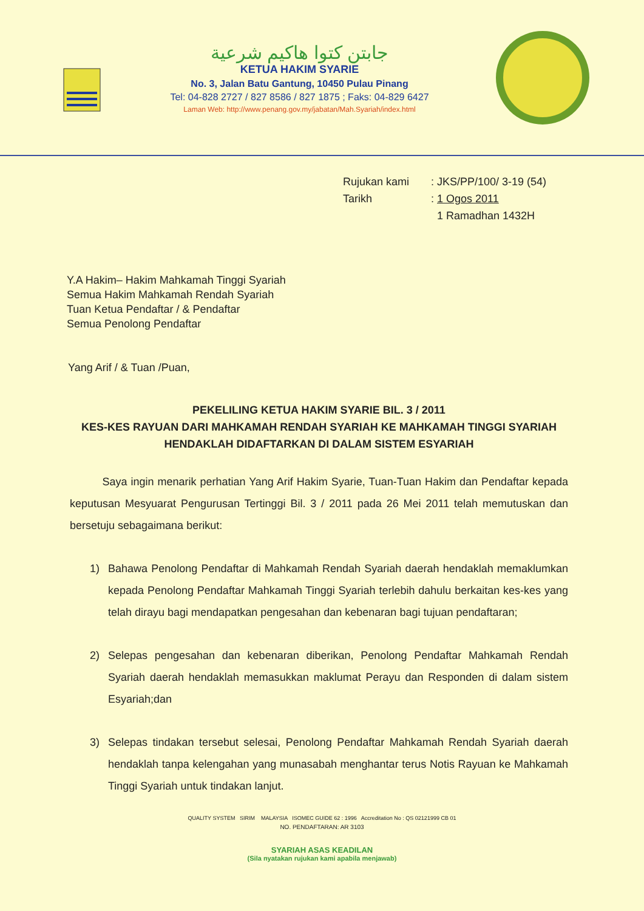جابتن كتوا هاكيم شرعية
KETUA HAKIM SYARIE
No. 3, Jalan Batu Gantung, 10450 Pulau Pinang
Tel: 04-828 2727 / 827 8586 / 827 1875 ; Faks: 04-829 6427
Laman Web: http://www.penang.gov.my/jabatan/Mah.Syariah/index.html
Rujukan kami: JKS/PP/100/ 3-19 (54)
Tarikh: 1 Ogos 2011
1 Ramadhan 1432H
Y.A Hakim– Hakim Mahkamah Tinggi Syariah
Semua Hakim Mahkamah Rendah Syariah
Tuan Ketua Pendaftar / & Pendaftar
Semua Penolong Pendaftar
Yang Arif / & Tuan /Puan,
PEKELILING KETUA HAKIM SYARIE BIL. 3 / 2011
KES-KES RAYUAN DARI MAHKAMAH RENDAH SYARIAH KE MAHKAMAH TINGGI SYARIAH HENDAKLAH DIDAFTARKAN DI DALAM SISTEM ESYARIAH
Saya ingin menarik perhatian Yang Arif Hakim Syarie, Tuan-Tuan Hakim dan Pendaftar kepada keputusan Mesyuarat Pengurusan Tertinggi Bil. 3 / 2011 pada 26 Mei 2011 telah memutuskan dan bersetuju sebagaimana berikut:
1) Bahawa Penolong Pendaftar di Mahkamah Rendah Syariah daerah hendaklah memaklumkan kepada Penolong Pendaftar Mahkamah Tinggi Syariah terlebih dahulu berkaitan kes-kes yang telah dirayu bagi mendapatkan pengesahan dan kebenaran bagi tujuan pendaftaran;
2) Selepas pengesahan dan kebenaran diberikan, Penolong Pendaftar Mahkamah Rendah Syariah daerah hendaklah memasukkan maklumat Perayu dan Responden di dalam sistem Esyariah;dan
3) Selepas tindakan tersebut selesai, Penolong Pendaftar Mahkamah Rendah Syariah daerah hendaklah tanpa kelengahan yang munasabah menghantar terus Notis Rayuan ke Mahkamah Tinggi Syariah untuk tindakan lanjut.
QUALITY SYSTEM SIRIM MALAYSIA ISOMEC GUIDE 62 : 1996 Accreditation No : QS 02121999 CB 01
NO. PENDAFTARAN: AR 3103
SYARIAH ASAS KEADILAN
(Sila nyatakan rujukan kami apabila menjawab)